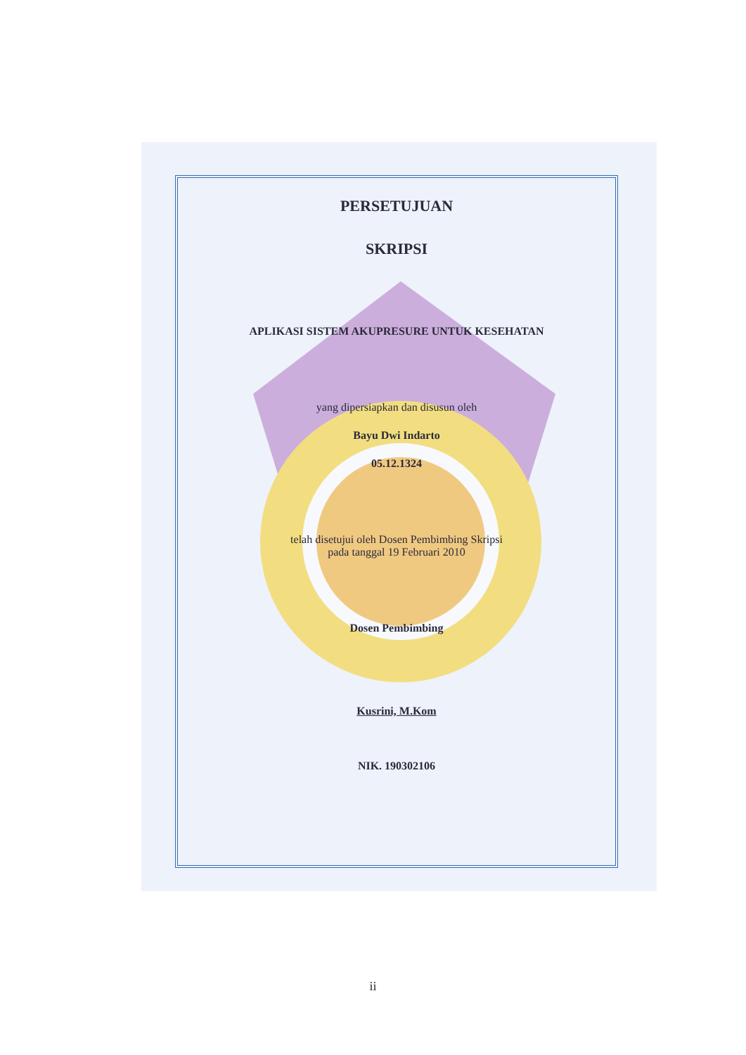PERSETUJUAN
SKRIPSI
APLIKASI SISTEM AKUPRESURE UNTUK KESEHATAN
yang dipersiapkan dan disusun oleh
Bayu Dwi Indarto
05.12.1324
telah disetujui oleh Dosen Pembimbing Skripsi
pada tanggal 19 Februari 2010
Dosen Pembimbing
Kusrini, M.Kom
NIK. 190302106
ii